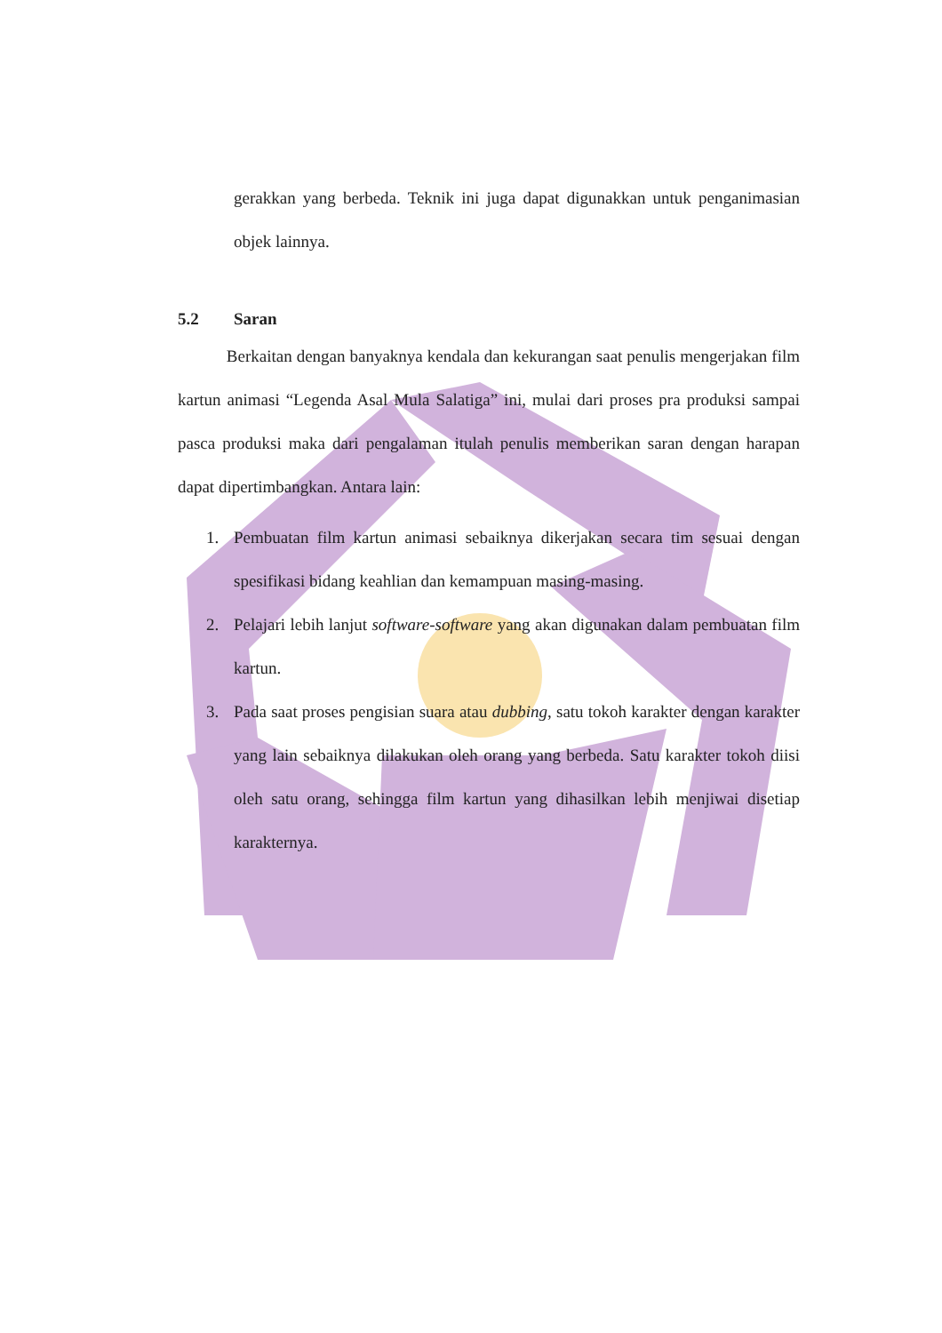gerakkan yang berbeda. Teknik ini juga dapat digunakkan untuk penganimasian objek lainnya.
5.2 Saran
Berkaitan dengan banyaknya kendala dan kekurangan saat penulis mengerjakan film kartun animasi “Legenda Asal Mula Salatiga” ini, mulai dari proses pra produksi sampai pasca produksi maka dari pengalaman itulah penulis memberikan saran dengan harapan dapat dipertimbangkan. Antara lain:
1. Pembuatan film kartun animasi sebaiknya dikerjakan secara tim sesuai dengan spesifikasi bidang keahlian dan kemampuan masing-masing.
2. Pelajari lebih lanjut software-software yang akan digunakan dalam pembuatan film kartun.
3. Pada saat proses pengisian suara atau dubbing, satu tokoh karakter dengan karakter yang lain sebaiknya dilakukan oleh orang yang berbeda. Satu karakter tokoh diisi oleh satu orang, sehingga film kartun yang dihasilkan lebih menjiwai disetiap karakternya.